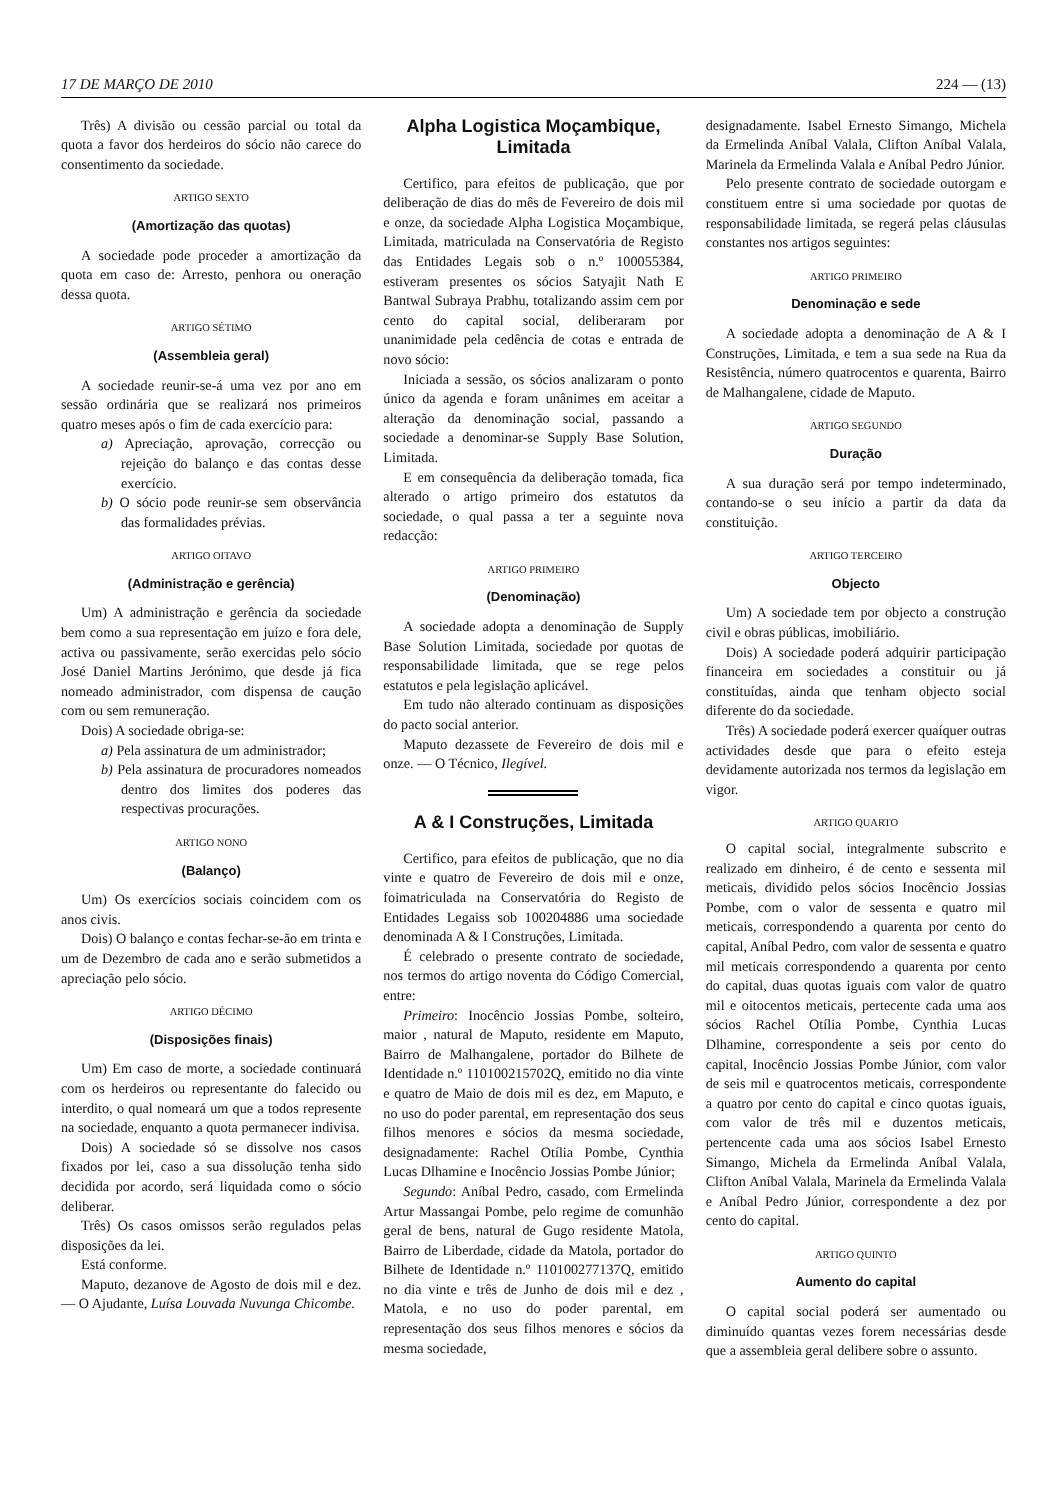17 DE MARÇO DE 2010 224 — (13)
Três) A divisão ou cessão parcial ou total da quota a favor dos herdeiros do sócio não carece do consentimento da sociedade.
ARTIGO SEXTO
(Amortização das quotas)
A sociedade pode proceder a amortização da quota em caso de: Arresto, penhora ou oneração dessa quota.
ARTIGO SÉTIMO
(Assembleia geral)
A sociedade reunir-se-á uma vez por ano em sessão ordinária que se realizará nos primeiros quatro meses após o fim de cada exercício para:
a) Apreciação, aprovação, correcção ou rejeição do balanço e das contas desse exercício.
b) O sócio pode reunir-se sem observância das formalidades prévias.
ARTIGO OITAVO
(Administração e gerência)
Um) A administração e gerência da sociedade bem como a sua representação em juízo e fora dele, activa ou passivamente, serão exercidas pelo sócio José Daniel Martins Jerónimo, que desde já fica nomeado administrador, com dispensa de caução com ou sem remuneração.
Dois) A sociedade obriga-se:
a) Pela assinatura de um administrador;
b) Pela assinatura de procuradores nomeados dentro dos limites dos poderes das respectivas procurações.
ARTIGO NONO
(Balanço)
Um) Os exercícios sociais coincidem com os anos civis.
Dois) O balanço e contas fechar-se-ão em trinta e um de Dezembro de cada ano e serão submetidos a apreciação pelo sócio.
ARTIGO DÉCIMO
(Disposições finais)
Um) Em caso de morte, a sociedade continuará com os herdeiros ou representante do falecido ou interdito, o qual nomeará um que a todos represente na sociedade, enquanto a quota permanecer indivisa.
Dois) A sociedade só se dissolve nos casos fixados por lei, caso a sua dissolução tenha sido decidida por acordo, será liquidada como o sócio deliberar.
Três) Os casos omissos serão regulados pelas disposições da lei.
Está conforme.
Maputo, dezanove de Agosto de dois mil e dez. — O Ajudante, Luísa Louvada Nuvunga Chicombe.
Alpha Logistica Moçambique, Limitada
Certifico, para efeitos de publicação, que por deliberação de dias do mês de Fevereiro de dois mil e onze, da sociedade Alpha Logistica Moçambique, Limitada, matriculada na Conservatória de Registo das Entidades Legais sob o n.º 100055384, estiveram presentes os sócios Satyajit Nath E Bantwal Subraya Prabhu, totalizando assim cem por cento do capital social, deliberaram por unanimidade pela cedência de cotas e entrada de novo sócio:
Iniciada a sessão, os sócios analizaram o ponto único da agenda e foram unânimes em aceitar a alteração da denominação social, passando a sociedade a denominar-se Supply Base Solution, Limitada.
E em consequência da deliberação tomada, fica alterado o artigo primeiro dos estatutos da sociedade, o qual passa a ter a seguinte nova redacção:
ARTIGO PRIMEIRO
(Denominação)
A sociedade adopta a denominação de Supply Base Solution Limitada, sociedade por quotas de responsabilidade limitada, que se rege pelos estatutos e pela legislação aplicável.
Em tudo não alterado continuam as disposições do pacto social anterior.
Maputo dezassete de Fevereiro de dois mil e onze. — O Técnico, Ilegível.
A & I Construções, Limitada
Certifico, para efeitos de publicação, que no dia vinte e quatro de Fevereiro de dois mil e onze, foimatriculada na Conservatória do Registo de Entidades Legaiss sob 100204886 uma sociedade denominada A & I Construções, Limitada.
É celebrado o presente contrato de sociedade, nos termos do artigo noventa do Código Comercial, entre:
Primeiro: Inocêncio Jossias Pombe, solteiro, maior , natural de Maputo, residente em Maputo, Bairro de Malhangalene, portador do Bilhete de Identidade n.º 110100215702Q, emitido no dia vinte e quatro de Maio de dois mil es dez, em Maputo, e no uso do poder parental, em representação dos seus filhos menores e sócios da mesma sociedade, designadamente: Rachel Otília Pombe, Cynthia Lucas Dlhamine e Inocêncio Jossias Pombe Júnior;
Segundo: Aníbal Pedro, casado, com Ermelinda Artur Massangai Pombe, pelo regime de comunhão geral de bens, natural de Gugo residente Matola, Bairro de Liberdade, cidade da Matola, portador do Bilhete de Identidade n.º 110100277137Q, emitido no dia vinte e três de Junho de dois mil e dez , Matola, e no uso do poder parental, em representação dos seus filhos menores e sócios da mesma sociedade,
designadamente. Isabel Ernesto Simango, Michela da Ermelinda Aníbal Valala, Clifton Aníbal Valala, Marinela da Ermelinda Valala e Aníbal Pedro Júnior.
Pelo presente contrato de sociedade outorgam e constituem entre si uma sociedade por quotas de responsabilidade limitada, se regerá pelas cláusulas constantes nos artigos seguintes:
ARTIGO PRIMEIRO
Denominação e sede
A sociedade adopta a denominação de A & I Construções, Limitada, e tem a sua sede na Rua da Resistência, número quatrocentos e quarenta, Bairro de Malhangalene, cidade de Maputo.
ARTIGO SEGUNDO
Duração
A sua duração será por tempo indeterminado, contando-se o seu início a partir da data da constituição.
ARTIGO TERCEIRO
Objecto
Um) A sociedade tem por objecto a construção civil e obras públicas, imobiliário.
Dois) A sociedade poderá adquirir participação financeira em sociedades a constituir ou já constituídas, ainda que tenham objecto social diferente do da sociedade.
Três) A sociedade poderá exercer quaíquer outras actividades desde que para o efeito esteja devidamente autorizada nos termos da legislação em vigor.
ARTIGO QUARTO
O capital social, integralmente subscrito e realizado em dinheiro, é de cento e sessenta mil meticais, dividido pelos sócios Inocêncio Jossias Pombe, com o valor de sessenta e quatro mil meticais, correspondendo a quarenta por cento do capital, Aníbal Pedro, com valor de sessenta e quatro mil meticais correspondendo a quarenta por cento do capital, duas quotas iguais com valor de quatro mil e oitocentos meticais, pertecente cada uma aos sócios Rachel Otília Pombe, Cynthia Lucas Dlhamine, correspondente a seis por cento do capital, Inocêncio Jossias Pombe Júnior, com valor de seis mil e quatrocentos meticais, correspondente a quatro por cento do capital e cinco quotas iguais, com valor de três mil e duzentos meticais, pertencente cada uma aos sócios Isabel Ernesto Simango, Michela da Ermelinda Aníbal Valala, Clifton Aníbal Valala, Marinela da Ermelinda Valala e Aníbal Pedro Júnior, correspondente a dez por cento do capital.
ARTIGO QUINTO
Aumento do capital
O capital social poderá ser aumentado ou diminuído quantas vezes forem necessárias desde que a assembleia geral delibere sobre o assunto.